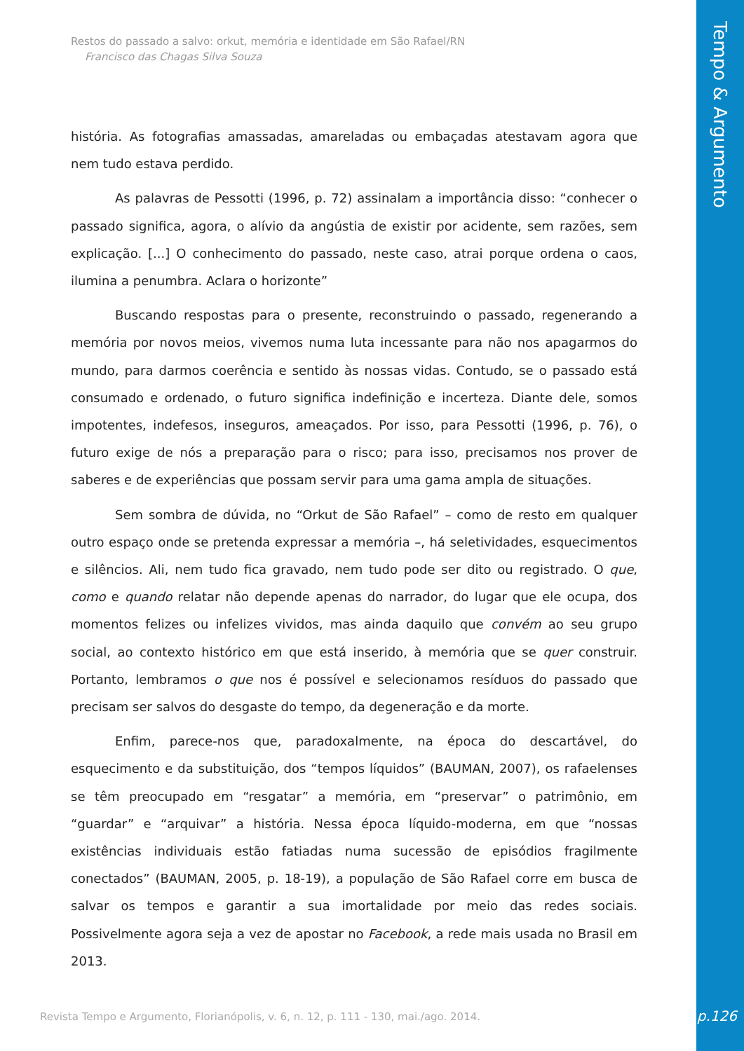Tempo & Argumento
Restos do passado a salvo: orkut, memória e identidade em São Rafael/RN
Francisco das Chagas Silva Souza
história. As fotografias amassadas, amareladas ou embaçadas atestavam agora que nem tudo estava perdido.
As palavras de Pessotti (1996, p. 72) assinalam a importância disso: “conhecer o passado significa, agora, o alívio da angústia de existir por acidente, sem razões, sem explicação. [...] O conhecimento do passado, neste caso, atrai porque ordena o caos, ilumina a penumbra. Aclara o horizonte”
Buscando respostas para o presente, reconstruindo o passado, regenerando a memória por novos meios, vivemos numa luta incessante para não nos apagarmos do mundo, para darmos coerência e sentido às nossas vidas. Contudo, se o passado está consumado e ordenado, o futuro significa indefinição e incerteza. Diante dele, somos impotentes, indefesos, inseguros, ameaçados. Por isso, para Pessotti (1996, p. 76), o futuro exige de nós a preparação para o risco; para isso, precisamos nos prover de saberes e de experiências que possam servir para uma gama ampla de situações.
Sem sombra de dúvida, no “Orkut de São Rafael” – como de resto em qualquer outro espaço onde se pretenda expressar a memória –, há seletividades, esquecimentos e silêncios. Ali, nem tudo fica gravado, nem tudo pode ser dito ou registrado. O que, como e quando relatar não depende apenas do narrador, do lugar que ele ocupa, dos momentos felizes ou infelizes vividos, mas ainda daquilo que convém ao seu grupo social, ao contexto histórico em que está inserido, à memória que se quer construir. Portanto, lembramos o que nos é possível e selecionamos resíduos do passado que precisam ser salvos do desgaste do tempo, da degeneração e da morte.
Enfim, parece-nos que, paradoxalmente, na época do descartável, do esquecimento e da substituição, dos “tempos líquidos” (BAUMAN, 2007), os rafaelenses se têm preocupado em “resgatar” a memória, em “preservar” o patrimônio, em “guardar” e “arquivar” a história. Nessa época líquido-moderna, em que “nossas existências individuais estão fatiadas numa sucessão de episódios fragilmente conectados” (BAUMAN, 2005, p. 18-19), a população de São Rafael corre em busca de salvar os tempos e garantir a sua imortalidade por meio das redes sociais. Possivelmente agora seja a vez de apostar no Facebook, a rede mais usada no Brasil em 2013.
Revista Tempo e Argumento, Florianópolis, v. 6, n. 12, p. 111 - 130, mai./ago. 2014.
p.126